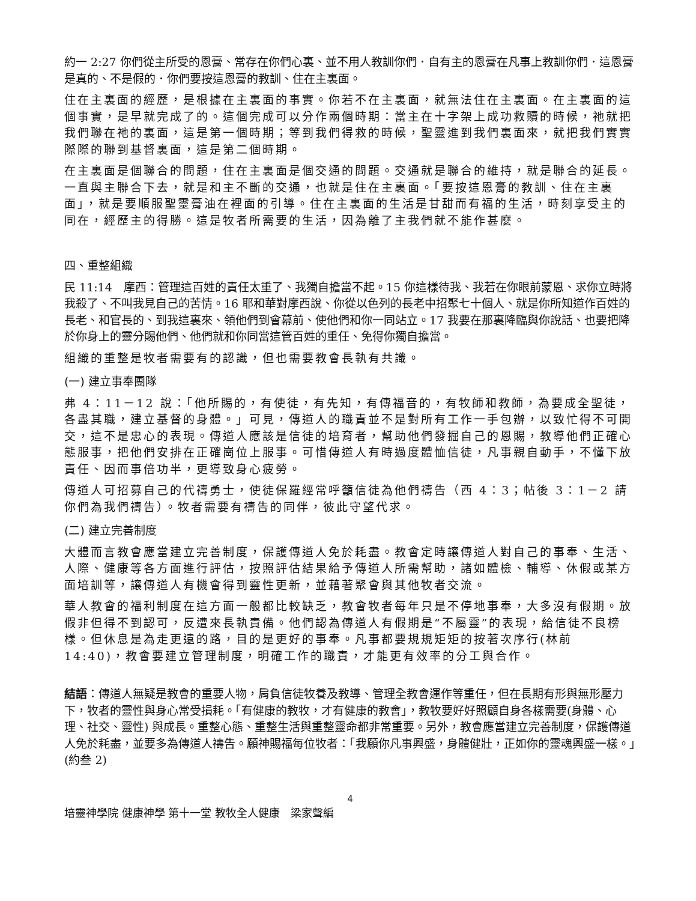約一 2:27 你們從主所受的恩膏、常存在你們心裏、並不用人教訓你們．自有主的恩膏在凡事上教訓你們．這恩膏是真的、不是假的．你們要按這恩膏的教訓、住在主裏面。
住在主裏面的經歷，是根據在主裏面的事實。你若不在主裏面，就無法住在主裏面。在主裏面的這個事實，是早就完成了的。這個完成可以分作兩個時期：當主在十字架上成功救贖的時候，祂就把我們聯在祂的裏面，這是第一個時期；等到我們得救的時候，聖靈進到我們裏面來，就把我們實實際際的聯到基督裏面，這是第二個時期。
在主裏面是個聯合的問題，住在主裏面是個交通的問題。交通就是聯合的維持，就是聯合的延長。一直與主聯合下去，就是和主不斷的交通，也就是住在主裏面。「要按這恩膏的教訓、住在主裏面」，就是要順服聖靈膏油在裡面的引導。住在主裏面的生活是甘甜而有福的生活，時刻享受主的同在，經歷主的得勝。這是牧者所需要的生活，因為離了主我們就不能作甚麼。
四、重整組織
民 11:14　摩西：管理這百姓的責任太重了、我獨自擔當不起。15 你這樣待我、我若在你眼前蒙恩、求你立時將我殺了、不叫我見自己的苦情。16 耶和華對摩西說、你從以色列的長老中招聚七十個人、就是你所知道作百姓的長老、和官長的、到我這裏來、領他們到會幕前、使他們和你一同站立。17 我要在那裏降臨與你說話、也要把降於你身上的靈分賜他們、他們就和你同當這管百姓的重任、免得你獨自擔當。
組織的重整是牧者需要有的認識，但也需要教會長執有共識。
(一) 建立事奉團隊
弗 4：11－12 說：「他所賜的，有使徒，有先知，有傳福音的，有牧師和教師，為要成全聖徒，各盡其職，建立基督的身體。」可見，傳道人的職責並不是對所有工作一手包辦，以致忙得不可開交，這不是忠心的表現。傳道人應該是信徒的培育者，幫助他們發掘自己的恩賜，教導他們正確心態服事，把他們安排在正確崗位上服事。可惜傳道人有時過度體恤信徒，凡事親自動手，不懂下放責任、因而事倍功半，更導致身心疲勞。
傳道人可招募自己的代禱勇士，使徒保羅經常呼籲信徒為他們禱告（西 4：3；帖後 3：1－2 請你們為我們禱告）。牧者需要有禱告的同伴，彼此守望代求。
(二) 建立完善制度
大體而言教會應當建立完善制度，保護傳道人免於耗盡。教會定時讓傳道人對自己的事奉、生活、人際、健康等各方面進行評估，按照評估結果給予傳道人所需幫助，諸如體檢、輔導、休假或某方面培訓等，讓傳道人有機會得到靈性更新，並藉著聚會與其他牧者交流。
華人教會的福利制度在這方面一般都比較缺乏，教會牧者每年只是不停地事奉，大多沒有假期。放假非但得不到認可，反遭來長執責備。他們認為傳道人有假期是“不屬靈”的表現，給信徒不良榜樣。但休息是為走更遠的路，目的是更好的事奉。凡事都要規規矩矩的按著次序行(林前 14:40)，教會要建立管理制度，明確工作的職責，才能更有效率的分工與合作。
結語：傳道人無疑是教會的重要人物，肩負信徒牧養及教導、管理全教會運作等重任，但在長期有形與無形壓力下，牧者的靈性與身心常受損耗。「有健康的教牧，才有健康的教會」，教牧要好好照顧自身各樣需要(身體、心理、社交、靈性) 與成長。重整心態、重整生活與重整靈命都非常重要。另外，教會應當建立完善制度，保護傳道人免於耗盡，並要多為傳道人禱告。願神賜福每位牧者：「我願你凡事興盛，身體健壯，正如你的靈魂興盛一樣。」(約叁 2)
4
培靈神學院 健康神學 第十一堂 教牧全人健康　梁家聲編